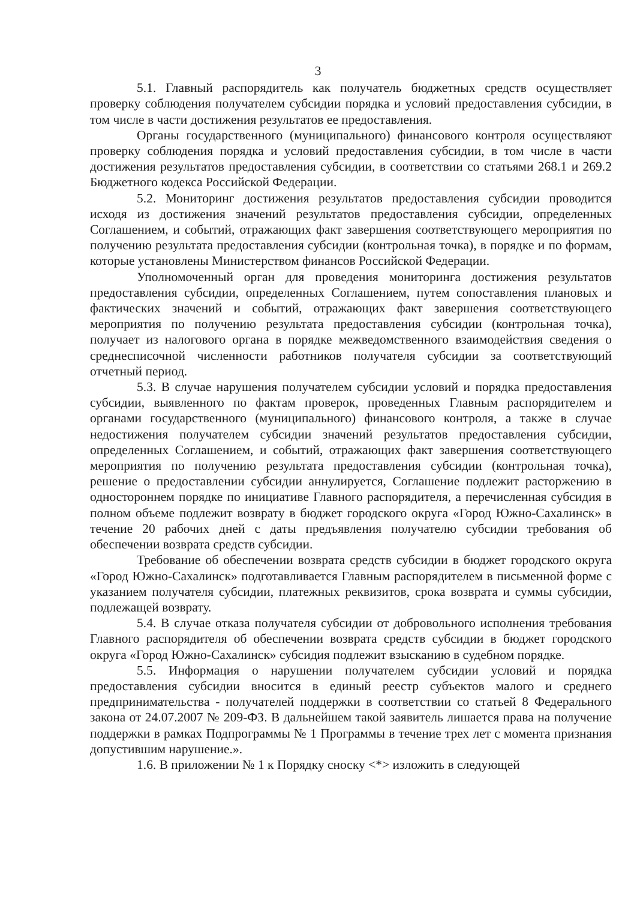3
5.1. Главный распорядитель как получатель бюджетных средств осуществляет проверку соблюдения получателем субсидии порядка и условий предоставления субсидии, в том числе в части достижения результатов ее предоставления.
Органы государственного (муниципального) финансового контроля осуществляют проверку соблюдения порядка и условий предоставления субсидии, в том числе в части достижения результатов предоставления субсидии, в соответствии со статьями 268.1 и 269.2 Бюджетного кодекса Российской Федерации.
5.2. Мониторинг достижения результатов предоставления субсидии проводится исходя из достижения значений результатов предоставления субсидии, определенных Соглашением, и событий, отражающих факт завершения соответствующего мероприятия по получению результата предоставления субсидии (контрольная точка), в порядке и по формам, которые установлены Министерством финансов Российской Федерации.
Уполномоченный орган для проведения мониторинга достижения результатов предоставления субсидии, определенных Соглашением, путем сопоставления плановых и фактических значений и событий, отражающих факт завершения соответствующего мероприятия по получению результата предоставления субсидии (контрольная точка), получает из налогового органа в порядке межведомственного взаимодействия сведения о среднесписочной численности работников получателя субсидии за соответствующий отчетный период.
5.3. В случае нарушения получателем субсидии условий и порядка предоставления субсидии, выявленного по фактам проверок, проведенных Главным распорядителем и органами государственного (муниципального) финансового контроля, а также в случае недостижения получателем субсидии значений результатов предоставления субсидии, определенных Соглашением, и событий, отражающих факт завершения соответствующего мероприятия по получению результата предоставления субсидии (контрольная точка), решение о предоставлении субсидии аннулируется, Соглашение подлежит расторжению в одностороннем порядке по инициативе Главного распорядителя, а перечисленная субсидия в полном объеме подлежит возврату в бюджет городского округа «Город Южно-Сахалинск» в течение 20 рабочих дней с даты предъявления получателю субсидии требования об обеспечении возврата средств субсидии.
Требование об обеспечении возврата средств субсидии в бюджет городского округа «Город Южно-Сахалинск» подготавливается Главным распорядителем в письменной форме с указанием получателя субсидии, платежных реквизитов, срока возврата и суммы субсидии, подлежащей возврату.
5.4. В случае отказа получателя субсидии от добровольного исполнения требования Главного распорядителя об обеспечении возврата средств субсидии в бюджет городского округа «Город Южно-Сахалинск» субсидия подлежит взысканию в судебном порядке.
5.5. Информация о нарушении получателем субсидии условий и порядка предоставления субсидии вносится в единый реестр субъектов малого и среднего предпринимательства - получателей поддержки в соответствии со статьей 8 Федерального закона от 24.07.2007 № 209-ФЗ. В дальнейшем такой заявитель лишается права на получение поддержки в рамках Подпрограммы № 1 Программы в течение трех лет с момента признания допустившим нарушение.».
1.6. В приложении № 1 к Порядку сноску <*> изложить в следующей